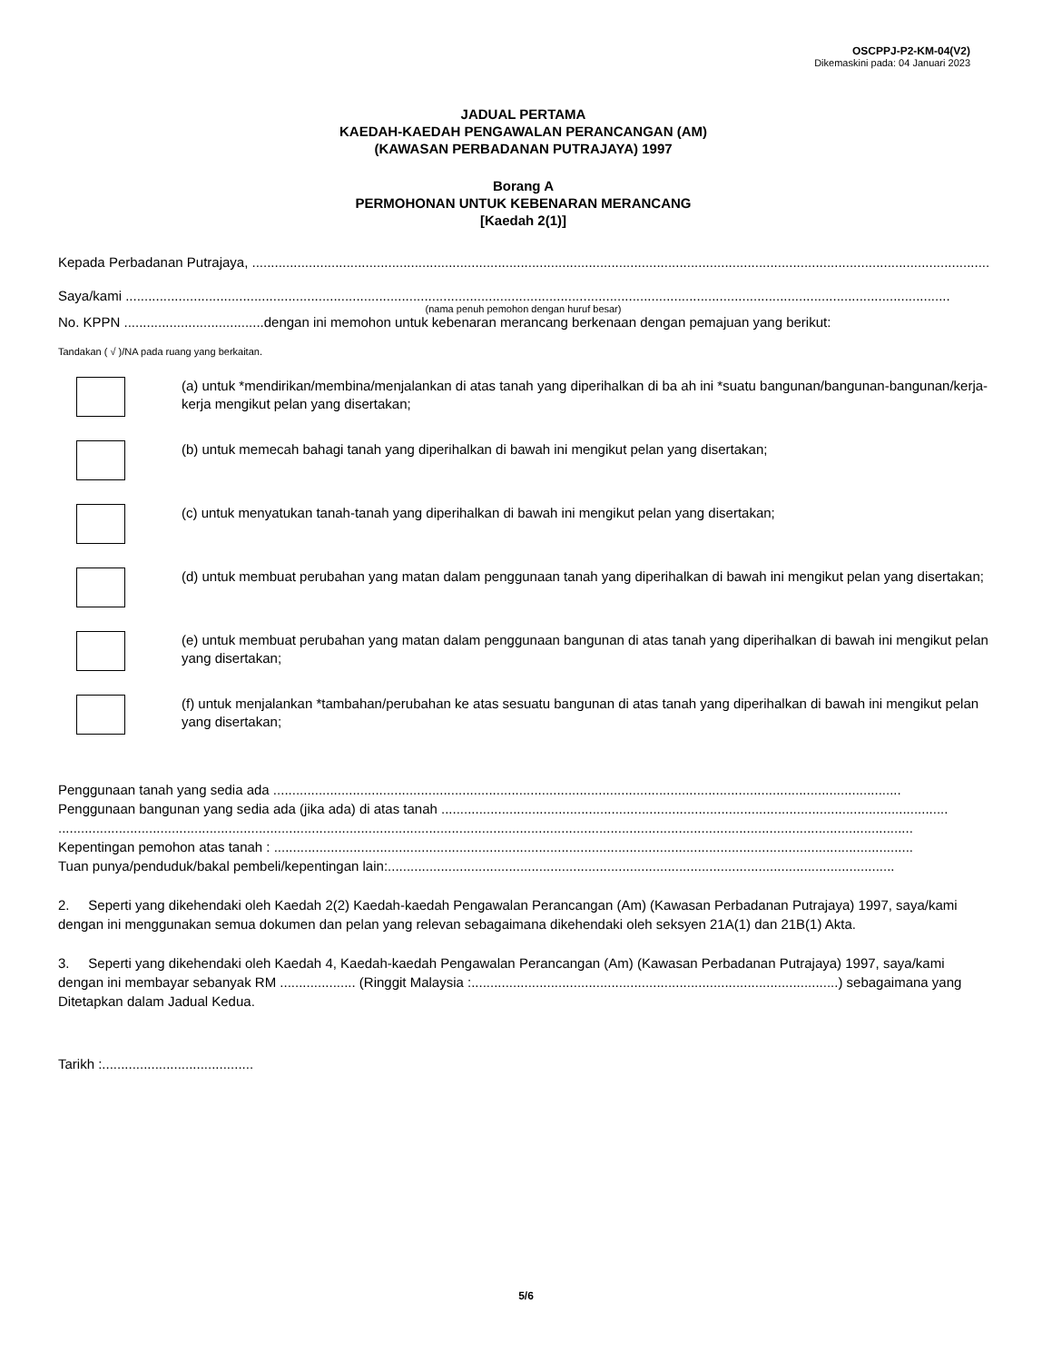OSCPPJ-P2-KM-04(V2)
Dikemaskini pada: 04 Januari 2023
JADUAL PERTAMA
KAEDAH-KAEDAH PENGAWALAN PERANCANGAN (AM)
(KAWASAN PERBADANAN PUTRAJAYA) 1997
Borang A
PERMOHONAN UNTUK KEBENARAN MERANCANG
[Kaedah 2(1)]
Kepada Perbadanan Putrajaya, ..........................................................................................................................................................................................................
Saya/kami ..........................................................................................................................................................................................................................
(nama penuh pemohon dengan huruf besar)
No. KPPN .....................................dengan ini memohon untuk kebenaran merancang berkenaan dengan pemajuan yang berikut:
Tandakan ( √ )/NA pada ruang yang berkaitan.
(a) untuk *mendirikan/membina/menjalankan di atas tanah yang diperihalkan di ba ah ini *suatu bangunan/bangunan-bangunan/kerja-kerja mengikut pelan yang disertakan;
(b) untuk memecah bahagi tanah yang diperihalkan di bawah ini mengikut pelan yang disertakan;
(c) untuk menyatukan tanah-tanah yang diperihalkan di bawah ini mengikut pelan yang disertakan;
(d) untuk membuat perubahan yang matan dalam penggunaan tanah yang diperihalkan di bawah ini mengikut pelan yang disertakan;
(e) untuk membuat perubahan yang matan dalam penggunaan bangunan di atas tanah yang diperihalkan di bawah ini mengikut pelan yang disertakan;
(f) untuk menjalankan *tambahan/perubahan ke atas sesuatu bangunan di atas tanah yang diperihalkan di bawah ini mengikut pelan yang disertakan;
Penggunaan tanah yang sedia ada ......................................................................................................................................................................
Penggunaan bangunan yang sedia ada (jika ada) di atas tanah ......................................................................................................................................
..................................................................................................................................................................................................................................
Kepentingan pemohon atas tanah : .........................................................................................................................................................................
Tuan punya/penduduk/bakal pembeli/kepentingan lain:......................................................................................................................................
2. Seperti yang dikehendaki oleh Kaedah 2(2) Kaedah-kaedah Pengawalan Perancangan (Am) (Kawasan Perbadanan Putrajaya) 1997, saya/kami dengan ini menggunakan semua dokumen dan pelan yang relevan sebagaimana dikehendaki oleh seksyen 21A(1) dan 21B(1) Akta.
3. Seperti yang dikehendaki oleh Kaedah 4, Kaedah-kaedah Pengawalan Perancangan (Am) (Kawasan Perbadanan Putrajaya) 1997, saya/kami dengan ini membayar sebanyak RM .................... (Ringgit Malaysia :.................................................................................................) sebagaimana yang Ditetapkan dalam Jadual Kedua.
Tarikh :........................................
5/6